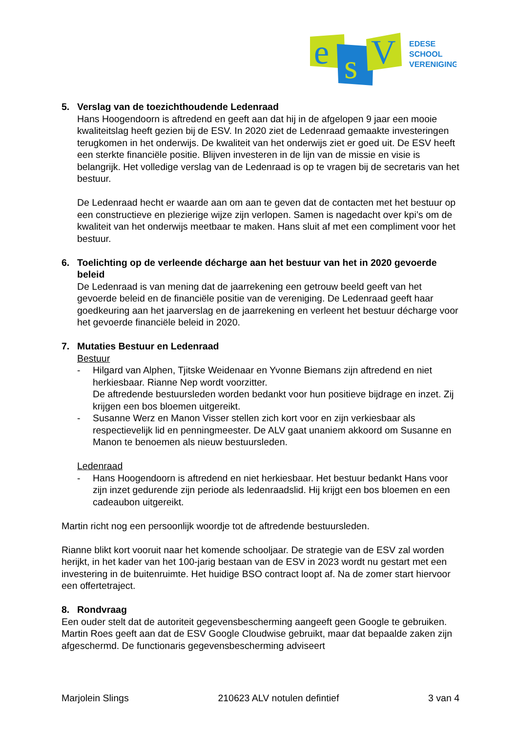e
s
V
EDESE
SCHOOL
VERENIGING
5. Verslag van de toezichthoudende Ledenraad
Hans Hoogendoorn is aftredend en geeft aan dat hij in de afgelopen 9 jaar een mooie kwaliteitslag heeft gezien bij de ESV. In 2020 ziet de Ledenraad gemaakte investeringen terugkomen in het onderwijs. De kwaliteit van het onderwijs ziet er goed uit. De ESV heeft een sterkte financiële positie. Blijven investeren in de lijn van de missie en visie is belangrijk. Het volledige verslag van de Ledenraad is op te vragen bij de secretaris van het bestuur.
De Ledenraad hecht er waarde aan om aan te geven dat de contacten met het bestuur op een constructieve en plezierige wijze zijn verlopen. Samen is nagedacht over kpi’s om de kwaliteit van het onderwijs meetbaar te maken. Hans sluit af met een compliment voor het bestuur.
6. Toelichting op de verleende décharge aan het bestuur van het in 2020 gevoerde beleid
De Ledenraad is van mening dat de jaarrekening een getrouw beeld geeft van het gevoerde beleid en de financiële positie van de vereniging. De Ledenraad geeft haar goedkeuring aan het jaarverslag en de jaarrekening en verleent het bestuur décharge voor het gevoerde financiële beleid in 2020.
7. Mutaties Bestuur en Ledenraad
Bestuur
- Hilgard van Alphen, Tjitske Weidenaar en Yvonne Biemans zijn aftredend en niet herkiesbaar. Rianne Nep wordt voorzitter.
De aftredende bestuursleden worden bedankt voor hun positieve bijdrage en inzet. Zij krijgen een bos bloemen uitgereikt.
- Susanne Werz en Manon Visser stellen zich kort voor en zijn verkiesbaar als respectievelijk lid en penningmeester. De ALV gaat unaniem akkoord om Susanne en Manon te benoemen als nieuw bestuursleden.
Ledenraad
- Hans Hoogendoorn is aftredend en niet herkiesbaar. Het bestuur bedankt Hans voor zijn inzet gedurende zijn periode als ledenraadslid. Hij krijgt een bos bloemen en een cadeaubon uitgereikt.
Martin richt nog een persoonlijk woordje tot de aftredende bestuursleden.
Rianne blikt kort vooruit naar het komende schooljaar. De strategie van de ESV zal worden herijkt, in het kader van het 100-jarig bestaan van de ESV in 2023 wordt nu gestart met een investering in de buitenruimte. Het huidige BSO contract loopt af. Na de zomer start hiervoor een offertetraject.
8. Rondvraag
Een ouder stelt dat de autoriteit gegevensbescherming aangeeft geen Google te gebruiken. Martin Roes geeft aan dat de ESV Google Cloudwise gebruikt, maar dat bepaalde zaken zijn afgeschermd. De functionaris gegevensbescherming adviseert
Marjolein Slings 210623 ALV notulen defintief 3 van 4